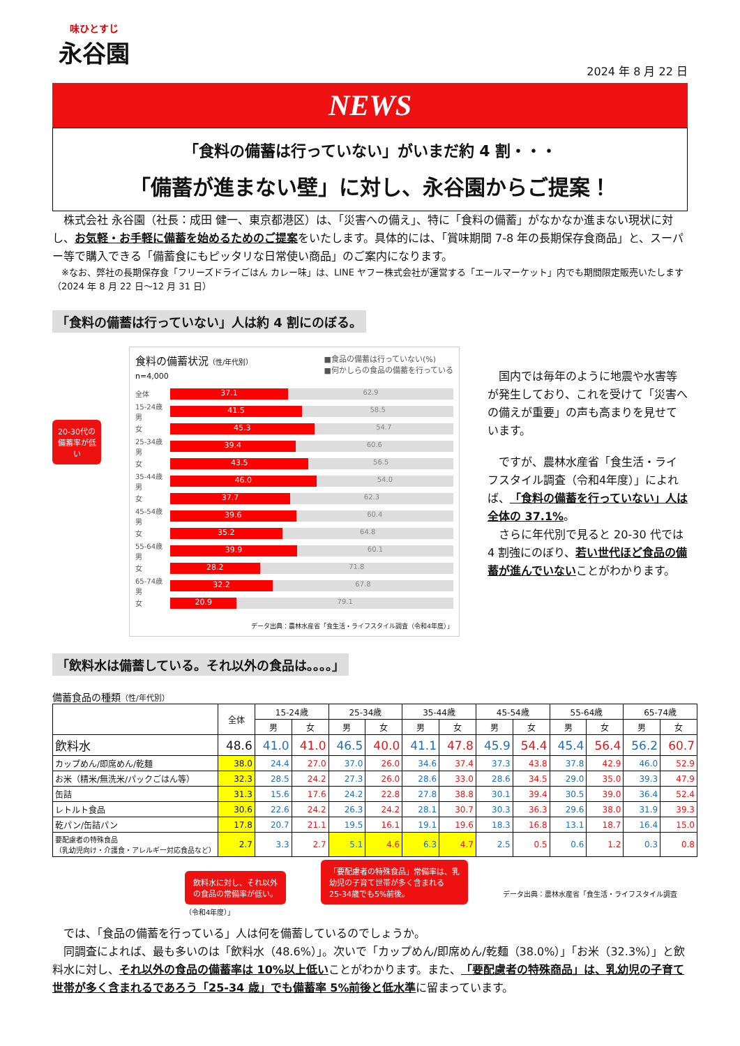味ひとすじ
永谷園
2024 年 8 月 22 日
NEWS
「食料の備蓄は行っていない」がいまだ約 4 割・・・
「備蓄が進まない壁」に対し、永谷園からご提案！
　株式会社 永谷園（社長：成田 健一、東京都港区）は、「災害への備え」、特に「食料の備蓄」がなかなか進まない現状に対し、お気軽・お手軽に備蓄を始めるためのご提案をいたします。具体的には、「賞味期間 7-8 年の長期保存食商品」と、スーパー等で購入できる「備蓄食にもピッタリな日常使い商品」のご案内になります。
　※なお、弊社の長期保存食「フリーズドライごはん カレー味」は、LINE ヤフー株式会社が運営する「エールマーケット」内でも期間限定販売いたします（2024 年 8 月 22 日～12 月 31 日）
「食料の備蓄は行っていない」人は約 4 割にのぼる。
20-30代の備蓄率が低い
食料の備蓄状況（性/年代別） ■食品の備蓄は行っていない(%)
■何かしらの食品の備蓄を行っている
n=4,000
全体 37.1 62.9
15-24歳 男 41.5 58.5
女 45.3 54.7
25-34歳 男 39.4 60.6
女 43.5 56.5
35-44歳 男 46.0 54.0
女 37.7 62.3
45-54歳 男 39.6 60.4
女 35.2 64.8
55-64歳 男 39.9 60.1
女 28.2 71.8
65-74歳 男 32.2 67.8
女 20.9 79.1
データ出典：農林水産省「食生活・ライフスタイル調査（令和4年度）」
　国内では毎年のように地震や水害等が発生しており、これを受けて「災害への備えが重要」の声も高まりを見せています。
　ですが、農林水産省「食生活・ライフスタイル調査（令和4年度）」によれば、「食料の備蓄を行っていない」人は全体の 37.1%。
　さらに年代別で見ると 20-30 代では 4 割強にのぼり、若い世代ほど食品の備蓄が進んでいないことがわかります。
「飲料水は備蓄している。それ以外の食品は。。。。」
備蓄食品の種類（性/年代別）
| | 全体 | 15-24歳 | | 25-34歳 | | 35-44歳 | | 45-54歳 | | 55-64歳 | | 65-74歳 | |
| --- | --- | --- | --- | --- | --- | --- | --- | --- | --- | --- | --- | --- | --- |
| | | 男 | 女 | 男 | 女 | 男 | 女 | 男 | 女 | 男 | 女 | 男 | 女 |
| 飲料水 | 48.6 | 41.0 | 41.0 | 46.5 | 40.0 | 41.1 | 47.8 | 45.9 | 54.4 | 45.4 | 56.4 | 56.2 | 60.7 |
| カップめん/即席めん/乾麺 | 38.0 | 24.4 | 27.0 | 37.0 | 26.0 | 34.6 | 37.4 | 37.3 | 43.8 | 37.8 | 42.9 | 46.0 | 52.9 |
| お米（精米/無洗米/パックごはん等） | 32.3 | 28.5 | 24.2 | 27.3 | 26.0 | 28.6 | 33.0 | 28.6 | 34.5 | 29.0 | 35.0 | 39.3 | 47.9 |
| 缶詰 | 31.3 | 15.6 | 17.6 | 24.2 | 22.8 | 27.8 | 38.8 | 30.1 | 39.4 | 30.5 | 39.0 | 36.4 | 52.4 |
| レトルト食品 | 30.6 | 22.6 | 24.2 | 26.3 | 24.2 | 28.1 | 30.7 | 30.3 | 36.3 | 29.6 | 38.0 | 31.9 | 39.3 |
| 乾パン/缶詰パン | 17.8 | 20.7 | 21.1 | 19.5 | 16.1 | 19.1 | 19.6 | 18.3 | 16.8 | 13.1 | 18.7 | 16.4 | 15.0 |
| 要配慮者の特殊食品 （乳幼児向け・介護食・アレルギー対応食品など） | 2.7 | 3.3 | 2.7 | 5.1 | 4.6 | 6.3 | 4.7 | 2.5 | 0.5 | 0.6 | 1.2 | 0.3 | 0.8 |
飲料水に対し、それ以外
の食品の常備率が低い。 「要配慮者の特殊食品」常備率は、乳
幼児の子育て世帯が多く含まれる
25-34歳でも5%前後。 データ出典：農林水産省「食生活・ライフスタイル調査（令和4年度）」
　では、「食品の備蓄を行っている」人は何を備蓄しているのでしょうか。
　同調査によれば、最も多いのは「飲料水（48.6%）」。次いで「カップめん/即席めん/乾麺（38.0%）」「お米（32.3%）」と飲料水に対し、それ以外の食品の備蓄率は 10%以上低いことがわかります。また、「要配慮者の特殊商品」は、乳幼児の子育て世帯が多く含まれるであろう「25-34 歳」でも備蓄率 5%前後と低水準に留まっています。